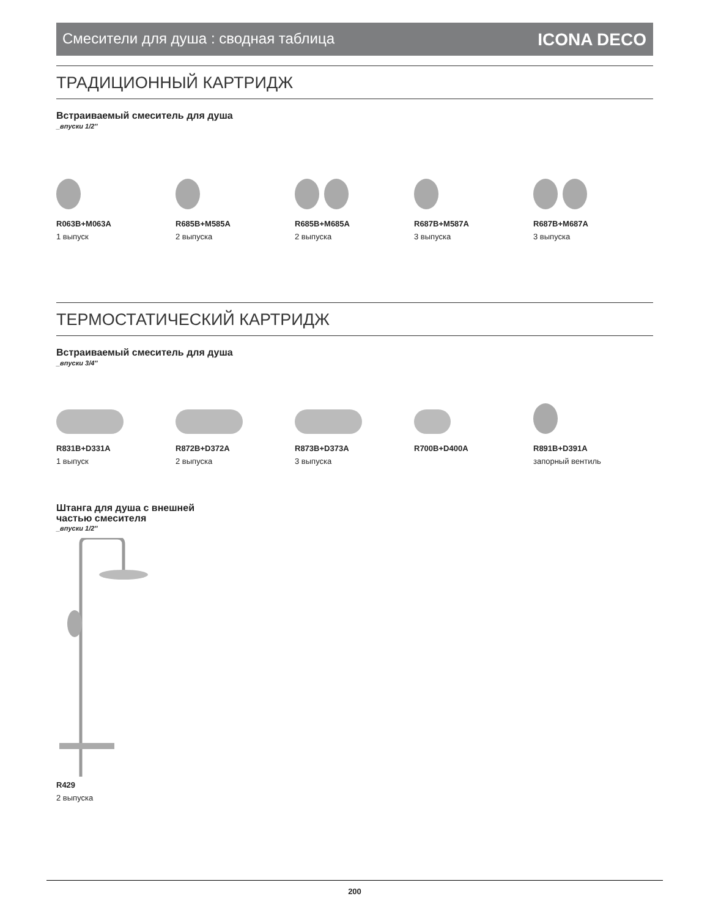Смесители для душа : сводная таблица ICONA DECO
ТРАДИЦИОННЫЙ КАРТРИДЖ
Встраиваемый смеситель для душа
_впуски 1/2″
R063B+M063A
1 выпуск
R685B+M585A
2 выпуска
R685B+M685A
2 выпуска
R687B+M587A
3 выпуска
R687B+M687A
3 выпуска
ТЕРМОСТАТИЧЕСКИЙ КАРТРИДЖ
Встраиваемый смеситель для душа
_впуски 3/4″
R831B+D331A
1 выпуск
R872B+D372A
2 выпуска
R873B+D373A
3 выпуска
R700B+D400A R891B+D391A
запорный вентиль
Штанга для душа с внешней
частью смесителя
_впуски 1/2″
R429
2 выпуска
200